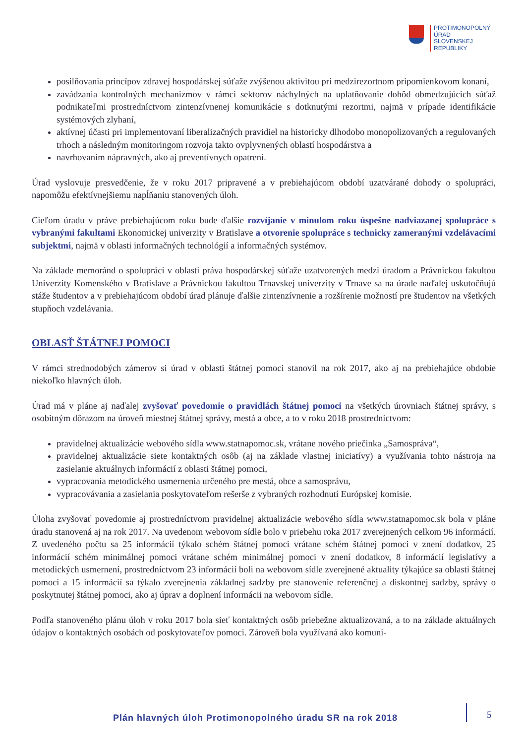PROTIMONOPOLNÝ
ÚRAD
SLOVENSKEJ
REPUBLIKY
posilňovania princípov zdravej hospodárskej súťaže zvýšenou aktivitou pri medzirezortnom pripomienkovom konaní,
zavádzania kontrolných mechanizmov v rámci sektorov náchylných na uplatňovanie dohôd obmedzujúcich súťaž podnikateľmi prostredníctvom zintenzívnenej komunikácie s dotknutými rezortmi, najmä v prípade identifikácie systémových zlyhaní,
aktívnej účasti pri implementovaní liberalizačných pravidiel na historicky dlhodobo monopolizovaných a regulovaných trhoch a následným monitoringom rozvoja takto ovplyvnených oblastí hospodárstva a
navrhovaním nápravných, ako aj preventívnych opatrení.
Úrad vyslovuje presvedčenie, že v roku 2017 pripravené a v prebiehajúcom období uzatvárané dohody o spolupráci, napomôžu efektívnejšiemu napĺňaniu stanovených úloh.
Cieľom úradu v práve prebiehajúcom roku bude ďalšie rozvíjanie v minulom roku úspešne nadviazanej spolupráce s vybranými fakultami Ekonomickej univerzity v Bratislave a otvorenie spolupráce s technicky zameranými vzdelávacími subjektmi, najmä v oblasti informačných technológií a informačných systémov.
Na základe memoránd o spolupráci v oblasti práva hospodárskej súťaže uzatvorených medzi úradom a Právnickou fakultou Univerzity Komenského v Bratislave a Právnickou fakultou Trnavskej univerzity v Trnave sa na úrade naďalej uskutočňujú stáže študentov a v prebiehajúcom období úrad plánuje ďalšie zintenzívnenie a rozšírenie možností pre študentov na všetkých stupňoch vzdelávania.
OBLASŤ ŠTÁTNEJ POMOCI
V rámci strednodobých zámerov si úrad v oblasti štátnej pomoci stanovil na rok 2017, ako aj na prebiehajúce obdobie niekoľko hlavných úloh.
Úrad má v pláne aj naďalej zvyšovať povedomie o pravidlách štátnej pomoci na všetkých úrovniach štátnej správy, s osobitným dôrazom na úroveň miestnej štátnej správy, mestá a obce, a to v roku 2018 prostredníctvom:
pravidelnej aktualizácie webového sídla www.statnapomoc.sk, vrátane nového priečinka „Samospráva“,
pravidelnej aktualizácie siete kontaktných osôb (aj na základe vlastnej iniciatívy) a využívania tohto nástroja na zasielanie aktuálnych informácií z oblasti štátnej pomoci,
vypracovania metodického usmernenia určeného pre mestá, obce a samosprávu,
vypracovávania a zasielania poskytovateľom rešerše z vybraných rozhodnutí Európskej komisie.
Úloha zvyšovať povedomie aj prostredníctvom pravidelnej aktualizácie webového sídla www.statnapomoc.sk bola v pláne úradu stanovená aj na rok 2017. Na uvedenom webovom sídle bolo v priebehu roka 2017 zverejnených celkom 96 informácií. Z uvedeného počtu sa 25 informácií týkalo schém štátnej pomoci vrátane schém štátnej pomoci v znení dodatkov, 25 informácií schém minimálnej pomoci vrátane schém minimálnej pomoci v znení dodatkov, 8 informácií legislatívy a metodických usmernení, prostredníctvom 23 informácií boli na webovom sídle zverejnené aktuality týkajúce sa oblasti štátnej pomoci a 15 informácií sa týkalo zverejnenia základnej sadzby pre stanovenie referenčnej a diskontnej sadzby, správy o poskytnutej štátnej pomoci, ako aj úprav a doplnení informácii na webovom sídle.
Podľa stanoveného plánu úloh v roku 2017 bola sieť kontaktných osôb priebežne aktualizovaná, a to na základe aktuálnych údajov o kontaktných osobách od poskytovateľov pomoci. Zároveň bola využívaná ako komuni-
Plán hlavných úloh Protimonopolného úradu SR na rok 2018
5